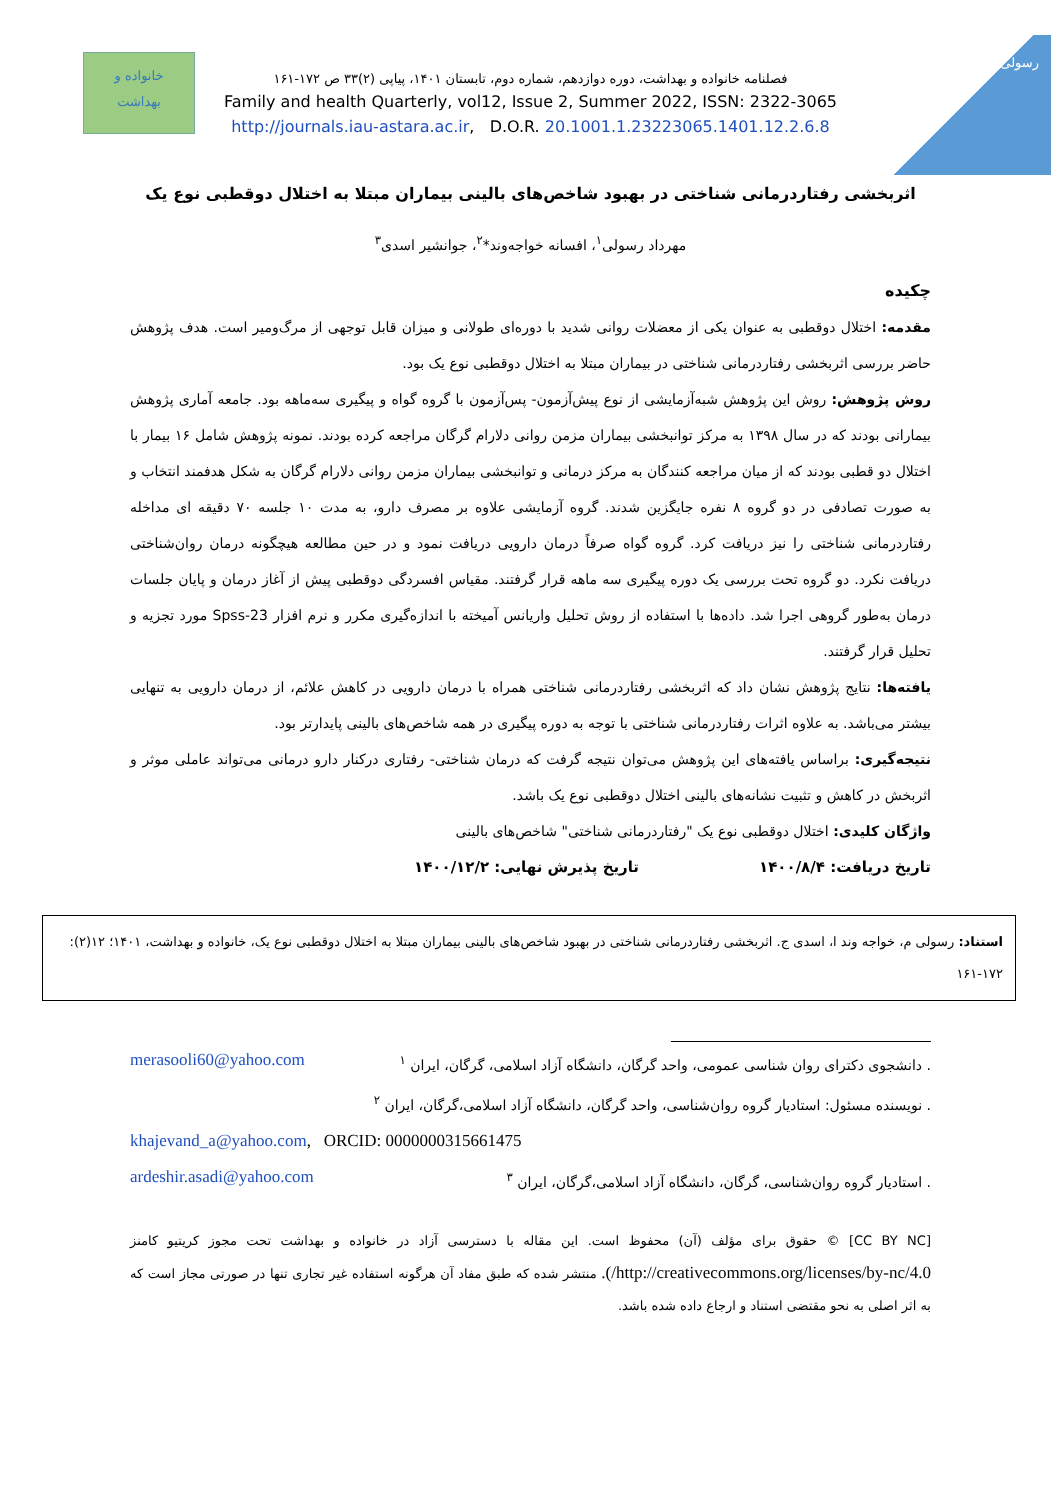رسولی
خانواده و
بهداشت
فصلنامه خانواده و بهداشت، دوره دوازدهم، شماره دوم، تابستان ۱۴۰۱، پیاپی (۲)۳۳ ص ۱۷۲-۱۶۱
Family and health Quarterly, vol12, Issue 2, Summer 2022, ISSN: 2322-3065
http://journals.iau-astara.ac.ir, D.O.R. 20.1001.1.23223065.1401.12.2.6.8
اثربخشی رفتاردرمانی شناختی در بهبود شاخص‌های بالینی بیماران مبتلا به اختلال دوقطبی نوع یک
مهرداد رسولی<sup>۱</sup>، افسانه خواجه‌وند*<sup>۲</sup>، جوانشیر اسدی<sup>۳</sup>
چکیده
مقدمه: اختلال دوقطبی به عنوان یکی از معضلات روانی شدید با دوره‌ای طولانی و میزان قابل توجهی از مرگ‌ومیر است. هدف پژوهش حاضر بررسی اثربخشی رفتاردرمانی شناختی در بیماران مبتلا به اختلال دوقطبی نوع یک بود.
روش پژوهش: روش این پژوهش شبه‌آزمایشی از نوع پیش‌آزمون- پس‌آزمون با گروه گواه و پیگیری سه‌ماهه بود. جامعه آماری پژوهش بیمارانی بودند که در سال ۱۳۹۸ به مرکز توانبخشی بیماران مزمن روانی دلارام گرگان مراجعه کرده بودند. نمونه پژوهش شامل ۱۶ بیمار با اختلال دو قطبی بودند که از میان مراجعه کنندگان به مرکز درمانی و توانبخشی بیماران مزمن روانی دلارام گرگان به شکل هدفمند انتخاب و به صورت تصادفی در دو گروه ۸ نفره جایگزین شدند. گروه آزمایشی علاوه بر مصرف دارو، به مدت ۱۰ جلسه ۷۰ دقیقه ای مداخله رفتاردرمانی شناختی را نیز دریافت کرد. گروه گواه صرفاً درمان دارویی دریافت نمود و در حین مطالعه هیچگونه درمان روان‌شناختی دریافت نکرد. دو گروه تحت بررسی یک دوره پیگیری سه ماهه قرار گرفتند. مقیاس افسردگی دوقطبی پیش از آغاز درمان و پایان جلسات درمان به‌طور گروهی اجرا شد. داده‌ها با استفاده از روش تحلیل واریانس آمیخته با اندازه‌گیری مکرر و نرم افزار Spss-23 مورد تجزیه و تحلیل قرار گرفتند.
یافته‌ها: نتایج پژوهش نشان داد که اثربخشی رفتاردرمانی شناختی همراه با درمان دارویی در کاهش علائم، از درمان دارویی به تنهایی بیشتر می‌باشد. به علاوه اثرات رفتاردرمانی شناختی با توجه به دوره پیگیری در همه شاخص‌های بالینی پایدارتر بود.
نتیجه‌گیری: براساس یافته‌های این پژوهش می‌توان نتیجه گرفت که درمان شناختی- رفتاری درکنار دارو درمانی می‌تواند عاملی موثر و اثربخش در کاهش و تثبیت نشانه‌های بالینی اختلال دوقطبی نوع یک باشد.
واژگان کلیدی: اختلال دوقطبی نوع یک "رفتاردرمانی شناختی" شاخص‌های بالینی
تاریخ دریافت: ۱۴۰۰/۸/۴ تاریخ پذیرش نهایی: ۱۴۰۰/۱۲/۲
استناد: رسولی م، خواجه وند ا، اسدی ج. اثربخشی رفتاردرمانی شناختی در بهبود شاخص‌های بالینی بیماران مبتلا به اختلال دوقطبی نوع یک، خانواده و بهداشت، ۱۴۰۱؛ ۱۲(۲): ۱۷۲-۱۶۱
. دانشجوی دکترای روان شناسی عمومی، واحد گرگان، دانشگاه آزاد اسلامی، گرگان، ایران <sup>۱</sup> merasooli60@yahoo.com
. نویسنده مسئول: استادیار گروه روان‌شناسی، واحد گرگان، دانشگاه آزاد اسلامی،گرگان، ایران <sup>۲</sup>
khajevand_a@yahoo.com, ORCID: 0000000315661475
. استادیار گروه روان‌شناسی، گرگان، دانشگاه آزاد اسلامی،گرگان، ایران <sup>۳</sup> ardeshir.asadi@yahoo.com
[CC BY NC] © حقوق برای مؤلف (آن) محفوظ است. این مقاله با دسترسی آزاد در خانواده و بهداشت تحت مجوز کریتیو کامنز http://creativecommons.org/licenses/by-nc/4.0/). منتشر شده که طبق مفاد آن هرگونه استفاده غیر تجاری تنها در صورتی مجاز است که به اثر اصلی به نحو مقتضی استناد و ارجاع داده شده باشد.